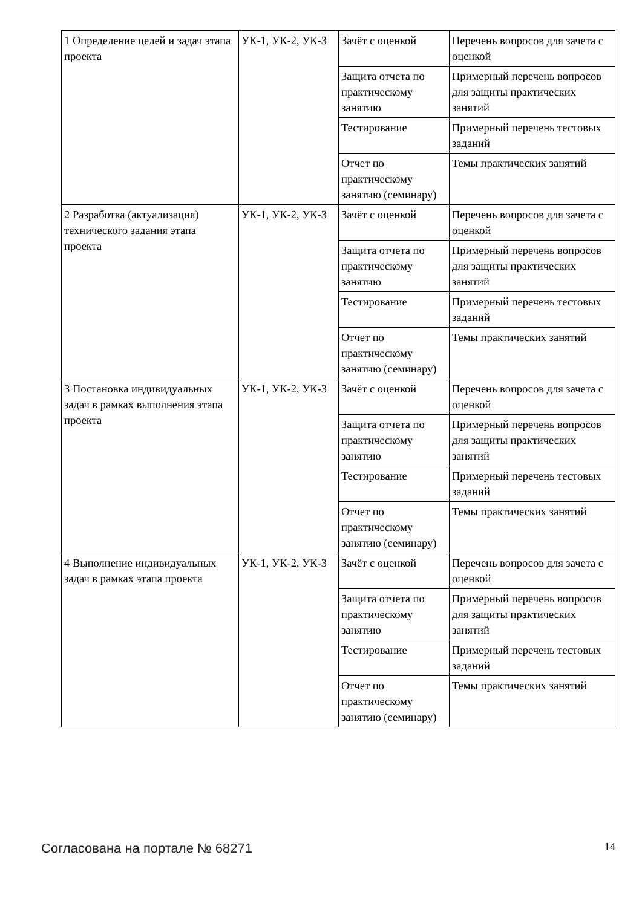| 1 Определение целей и задач этапа проекта | УК-1, УК-2, УК-3 | Зачёт с оценкой | Перечень вопросов для зачета с оценкой |
| | | Защита отчета по практическому занятию | Примерный перечень вопросов для защиты практических занятий |
| | | Тестирование | Примерный перечень тестовых заданий |
| | | Отчет по практическому занятию (семинару) | Темы практических занятий |
| 2 Разработка (актуализация) технического задания этапа проекта | УК-1, УК-2, УК-3 | Зачёт с оценкой | Перечень вопросов для зачета с оценкой |
| | | Защита отчета по практическому занятию | Примерный перечень вопросов для защиты практических занятий |
| | | Тестирование | Примерный перечень тестовых заданий |
| | | Отчет по практическому занятию (семинару) | Темы практических занятий |
| 3 Постановка индивидуальных задач в рамках выполнения этапа проекта | УК-1, УК-2, УК-3 | Зачёт с оценкой | Перечень вопросов для зачета с оценкой |
| | | Защита отчета по практическому занятию | Примерный перечень вопросов для защиты практических занятий |
| | | Тестирование | Примерный перечень тестовых заданий |
| | | Отчет по практическому занятию (семинару) | Темы практических занятий |
| 4 Выполнение индивидуальных задач в рамках этапа проекта | УК-1, УК-2, УК-3 | Зачёт с оценкой | Перечень вопросов для зачета с оценкой |
| | | Защита отчета по практическому занятию | Примерный перечень вопросов для защиты практических занятий |
| | | Тестирование | Примерный перечень тестовых заданий |
| | | Отчет по практическому занятию (семинару) | Темы практических занятий |
Согласована на портале № 68271 14